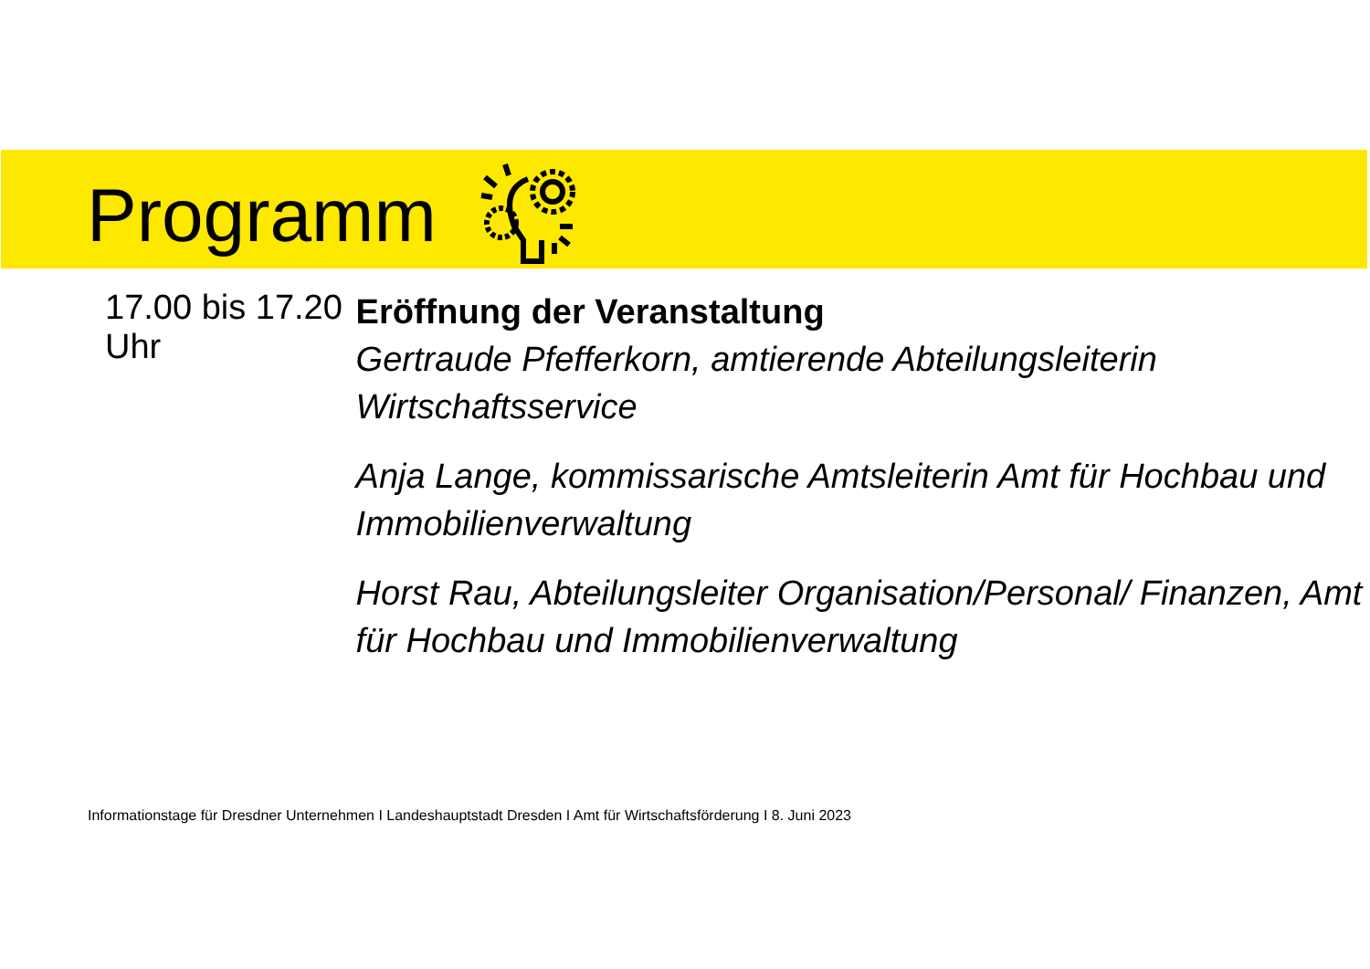Programm
17.00 bis 17.20 Uhr
Eröffnung der Veranstaltung
Gertraude Pfefferkorn, amtierende Abteilungsleiterin Wirtschaftsservice
Anja Lange, kommissarische Amtsleiterin Amt für Hochbau und Immobilienverwaltung
Horst Rau, Abteilungsleiter Organisation/Personal/ Finanzen, Amt für Hochbau und Immobilienverwaltung
Informationstage für Dresdner Unternehmen I Landeshauptstadt Dresden I Amt für Wirtschaftsförderung I 8. Juni 2023